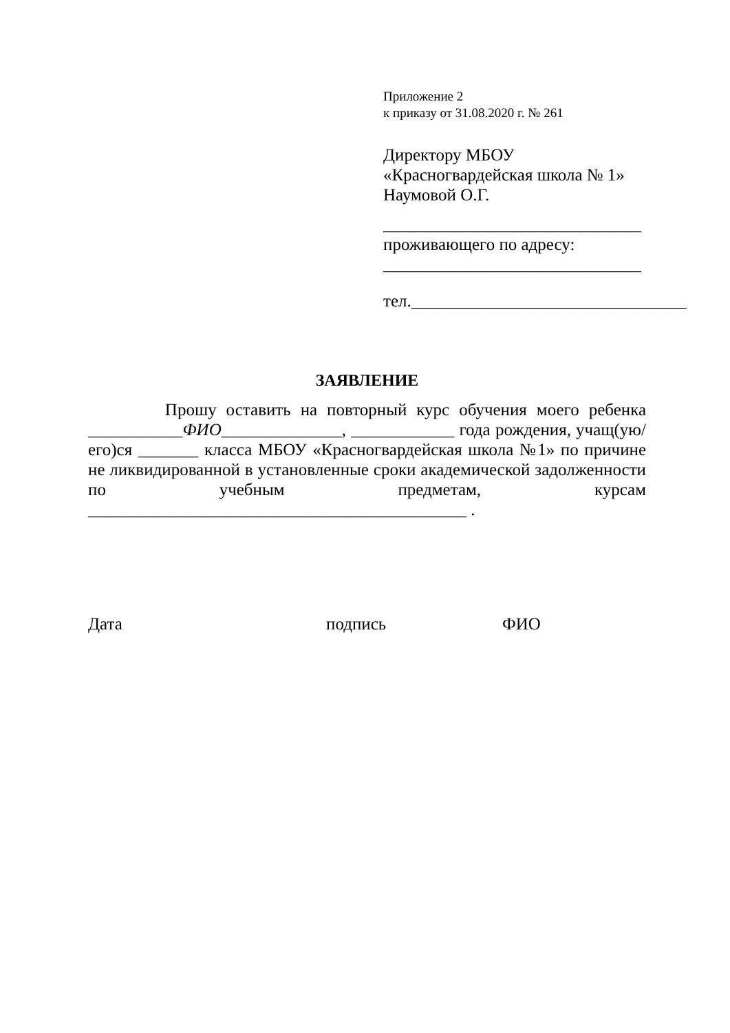Приложение 2
к приказу от 31.08.2020 г. № 261
Директору МБОУ
«Красногвардейская школа № 1»
Наумовой О.Г.
______________________________
проживающего по адресу:
______________________________
тел.________________________________
ЗАЯВЛЕНИЕ
Прошу оставить на повторный курс обучения моего ребенка ___________ФИО______________, ____________ года рождения, учащ(ую/его)ся _______ класса МБОУ «Красногвардейская школа №1» по причине не ликвидированной в установленные сроки академической задолженности по учебным предметам, курсам ____________________________________________ .
Дата подпись ФИО